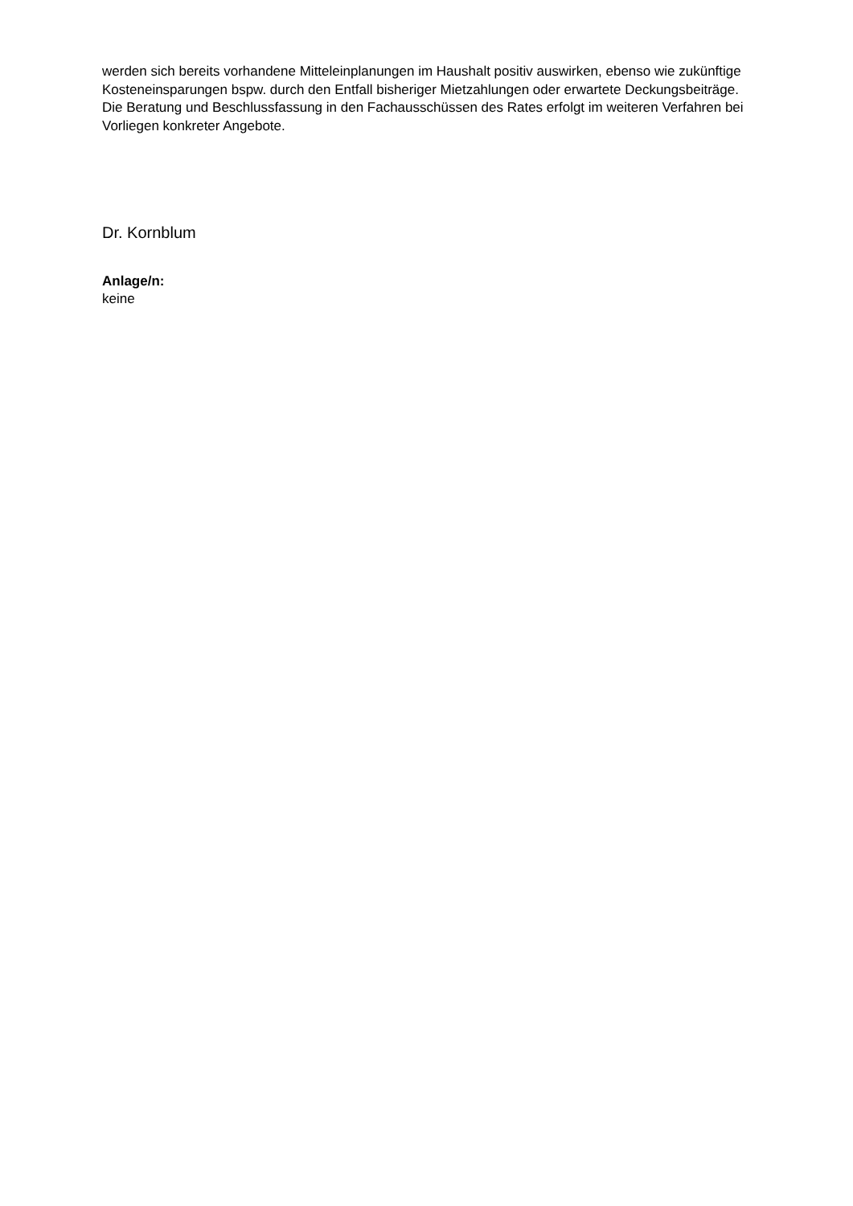werden sich bereits vorhandene Mitteleinplanungen im Haushalt positiv auswirken, ebenso wie zukünftige Kosteneinsparungen bspw. durch den Entfall bisheriger Mietzahlungen oder erwartete Deckungsbeiträge. Die Beratung und Beschlussfassung in den Fachausschüssen des Rates erfolgt im weiteren Verfahren bei Vorliegen konkreter Angebote.
Dr. Kornblum
Anlage/n:
keine